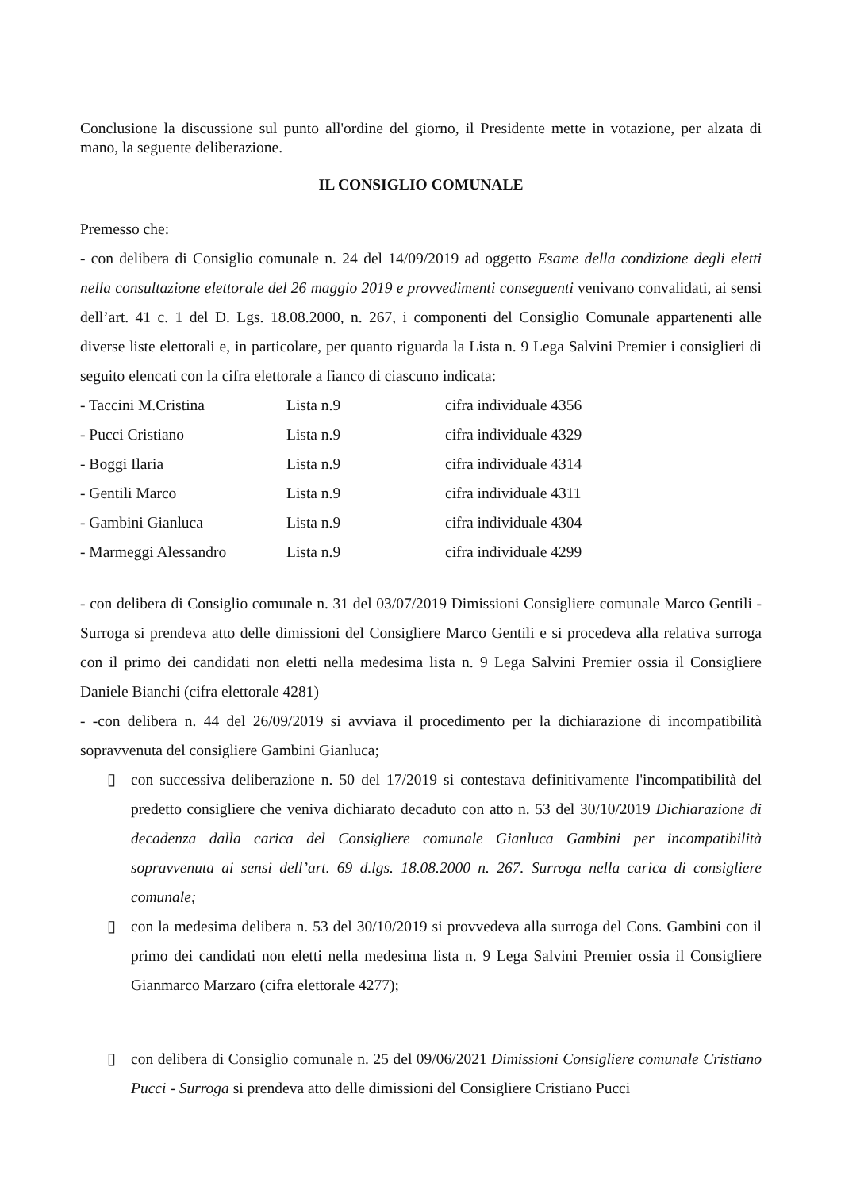Conclusione la discussione sul punto all'ordine del giorno, il Presidente mette in votazione, per alzata di mano, la seguente deliberazione.
IL CONSIGLIO COMUNALE
Premesso che:
- con delibera di Consiglio comunale n. 24 del 14/09/2019 ad oggetto Esame della condizione degli eletti nella consultazione elettorale del 26 maggio 2019 e provvedimenti conseguenti venivano convalidati, ai sensi dell’art. 41 c. 1 del D. Lgs. 18.08.2000, n. 267, i componenti del Consiglio Comunale appartenenti alle diverse liste elettorali e, in particolare, per quanto riguarda la Lista n. 9 Lega Salvini Premier i consiglieri di seguito elencati con la cifra elettorale a fianco di ciascuno indicata:
- Taccini M.Cristina Lista n.9 cifra individuale 4356
- Pucci Cristiano Lista n.9 cifra individuale 4329
- Boggi Ilaria Lista n.9 cifra individuale 4314
- Gentili Marco Lista n.9 cifra individuale 4311
- Gambini Gianluca Lista n.9 cifra individuale 4304
- Marmeggi Alessandro Lista n.9 cifra individuale 4299
- con delibera di Consiglio comunale n. 31 del 03/07/2019 Dimissioni Consigliere comunale Marco Gentili - Surroga si prendeva atto delle dimissioni del Consigliere Marco Gentili e si procedeva alla relativa surroga con il primo dei candidati non eletti nella medesima lista n. 9 Lega Salvini Premier ossia il Consigliere Daniele Bianchi (cifra elettorale 4281)
- -con delibera n. 44 del 26/09/2019 si avviava il procedimento per la dichiarazione di incompatibilità sopravvenuta del consigliere Gambini Gianluca;
▯ con successiva deliberazione n. 50 del 17/2019 si contestava definitivamente l'incompatibilità del predetto consigliere che veniva dichiarato decaduto con atto n. 53 del 30/10/2019 Dichiarazione di decadenza dalla carica del Consigliere comunale Gianluca Gambini per incompatibilità sopravvenuta ai sensi dell’art. 69 d.lgs. 18.08.2000 n. 267. Surroga nella carica di consigliere comunale;
▯ con la medesima delibera n. 53 del 30/10/2019 si provvedeva alla surroga del Cons. Gambini con il primo dei candidati non eletti nella medesima lista n. 9 Lega Salvini Premier ossia il Consigliere Gianmarco Marzaro (cifra elettorale 4277);
▯ con delibera di Consiglio comunale n. 25 del 09/06/2021 Dimissioni Consigliere comunale Cristiano Pucci - Surroga si prendeva atto delle dimissioni del Consigliere Cristiano Pucci